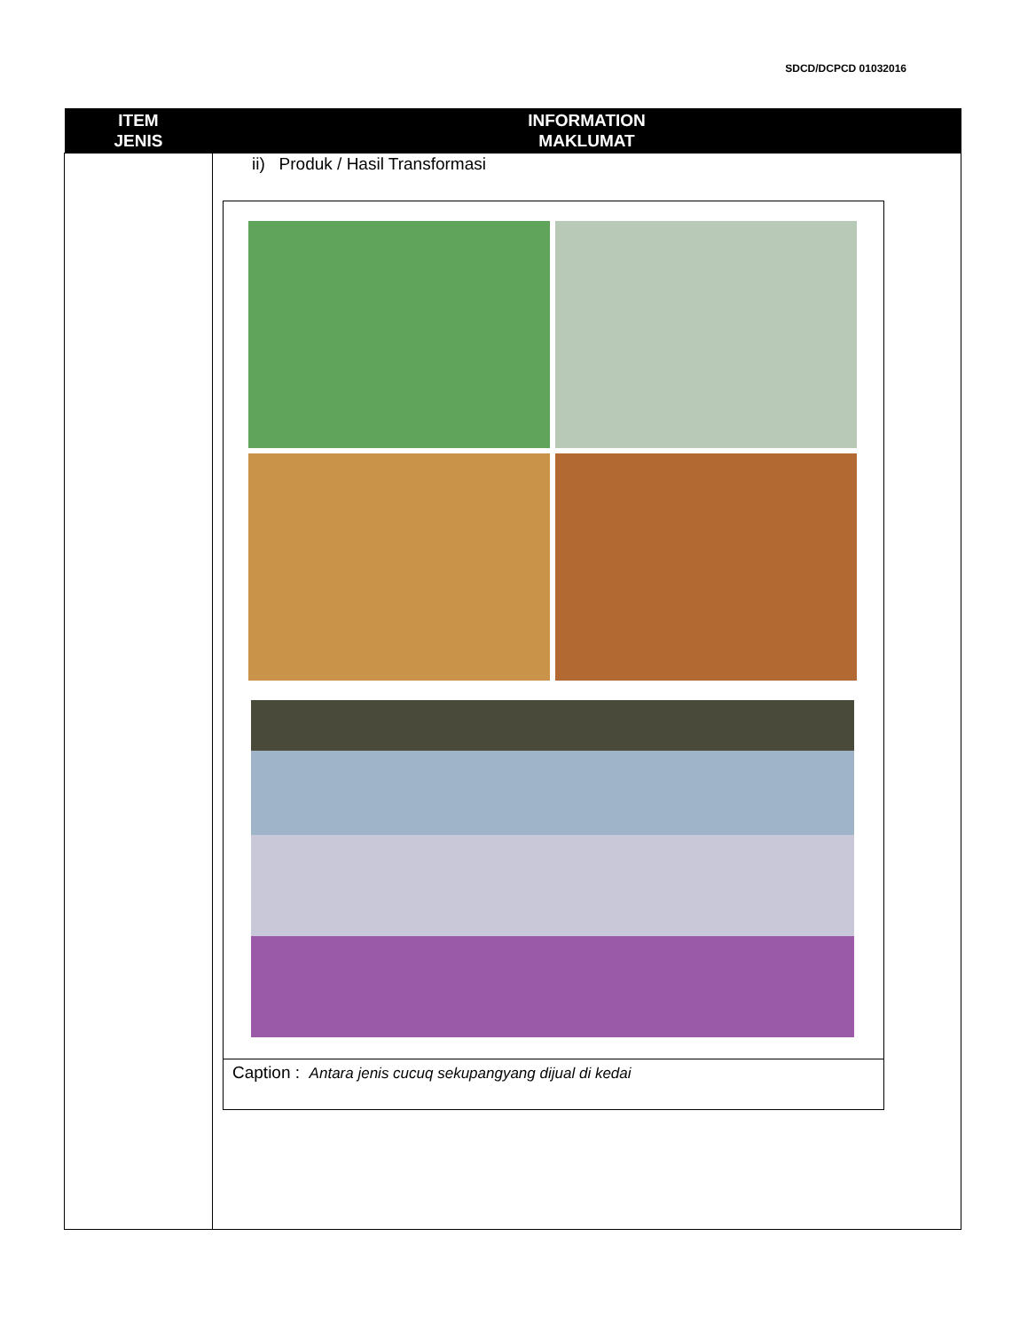SDCD/DCPCD 01032016
| ITEM JENIS | INFORMATION MAKLUMAT |
| --- | --- |
| | ii) Produk / Hasil Transformasi Caption : Antara jenis cucuq sekupangyang dijual di kedai |